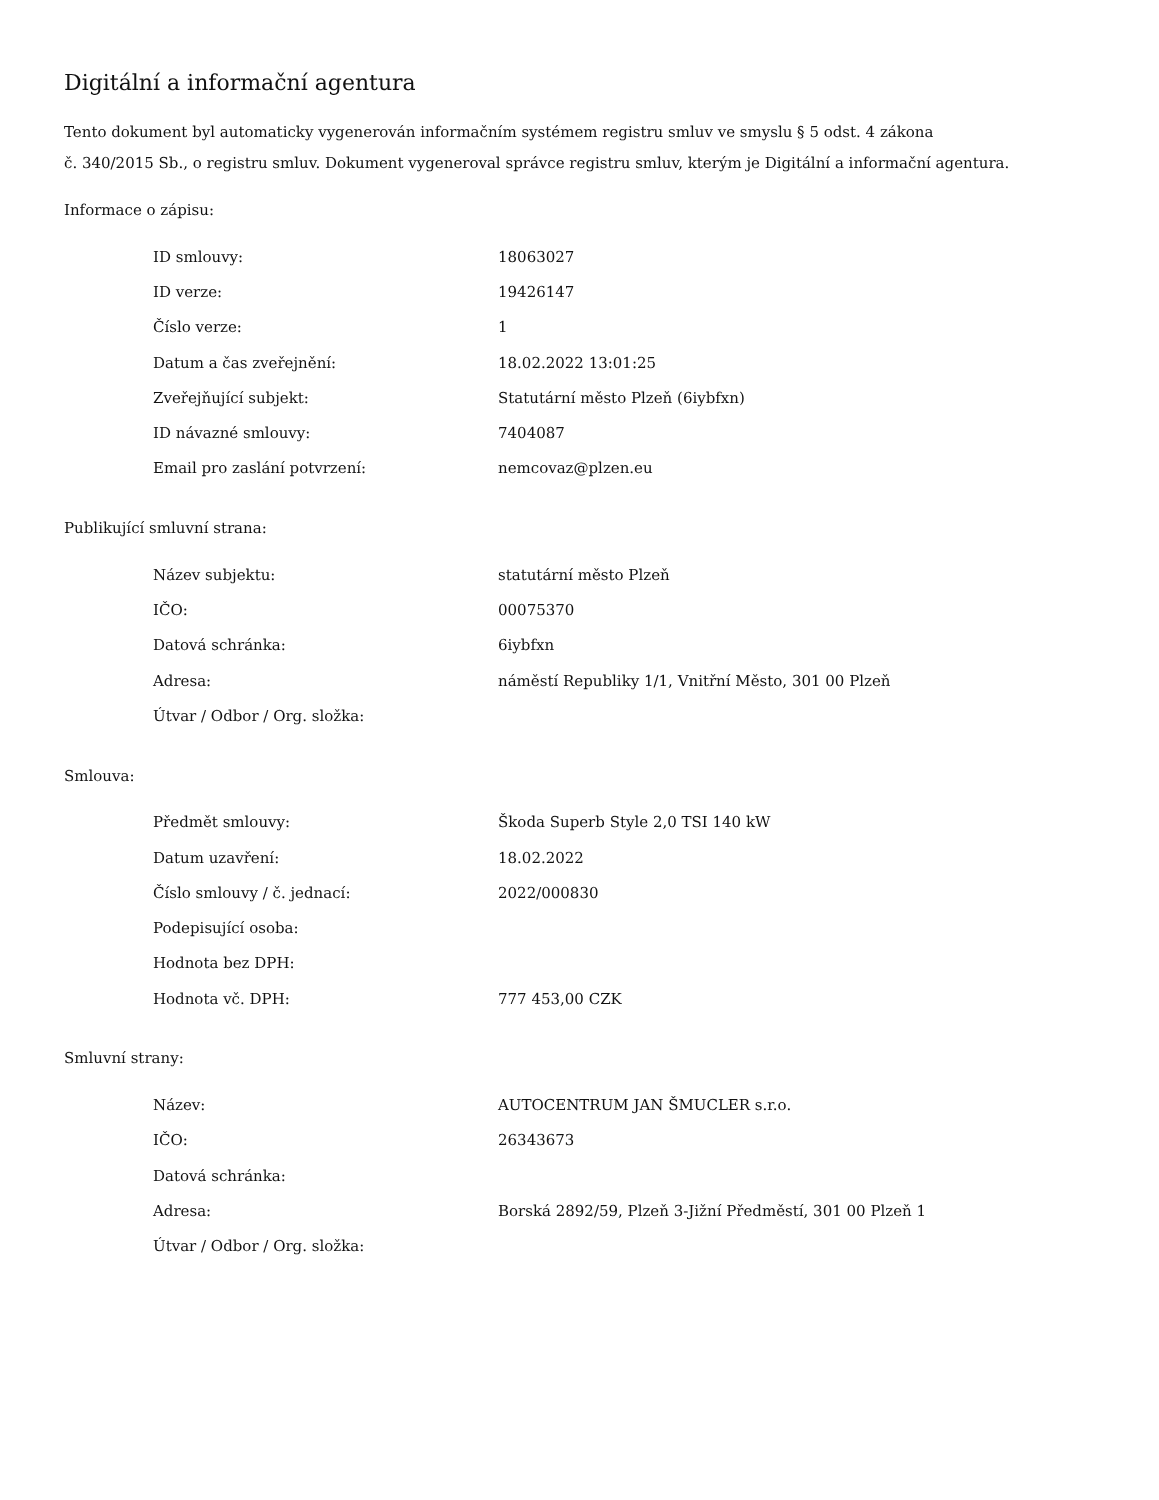Digitální a informační agentura
Tento dokument byl automaticky vygenerován informačním systémem registru smluv ve smyslu § 5 odst. 4 zákona
č. 340/2015 Sb., o registru smluv. Dokument vygeneroval správce registru smluv, kterým je Digitální a informační agentura.
Informace o zápisu:
| ID smlouvy: | 18063027 |
| ID verze: | 19426147 |
| Číslo verze: | 1 |
| Datum a čas zveřejnění: | 18.02.2022 13:01:25 |
| Zveřejňující subjekt: | Statutární město Plzeň (6iybfxn) |
| ID návazné smlouvy: | 7404087 |
| Email pro zaslání potvrzení: | nemcovaz@plzen.eu |
Publikující smluvní strana:
| Název subjektu: | statutární město Plzeň |
| IČO: | 00075370 |
| Datová schránka: | 6iybfxn |
| Adresa: | náměstí Republiky 1/1, Vnitřní Město, 301 00 Plzeň |
| Útvar / Odbor / Org. složka: | |
Smlouva:
| Předmět smlouvy: | Škoda Superb Style 2,0 TSI 140 kW |
| Datum uzavření: | 18.02.2022 |
| Číslo smlouvy / č. jednací: | 2022/000830 |
| Podepisující osoba: | |
| Hodnota bez DPH: | |
| Hodnota vč. DPH: | 777 453,00 CZK |
Smluvní strany:
| Název: | AUTOCENTRUM JAN ŠMUCLER s.r.o. |
| IČO: | 26343673 |
| Datová schránka: | |
| Adresa: | Borská 2892/59, Plzeň 3-Jižní Předměstí, 301 00 Plzeň 1 |
| Útvar / Odbor / Org. složka: | |